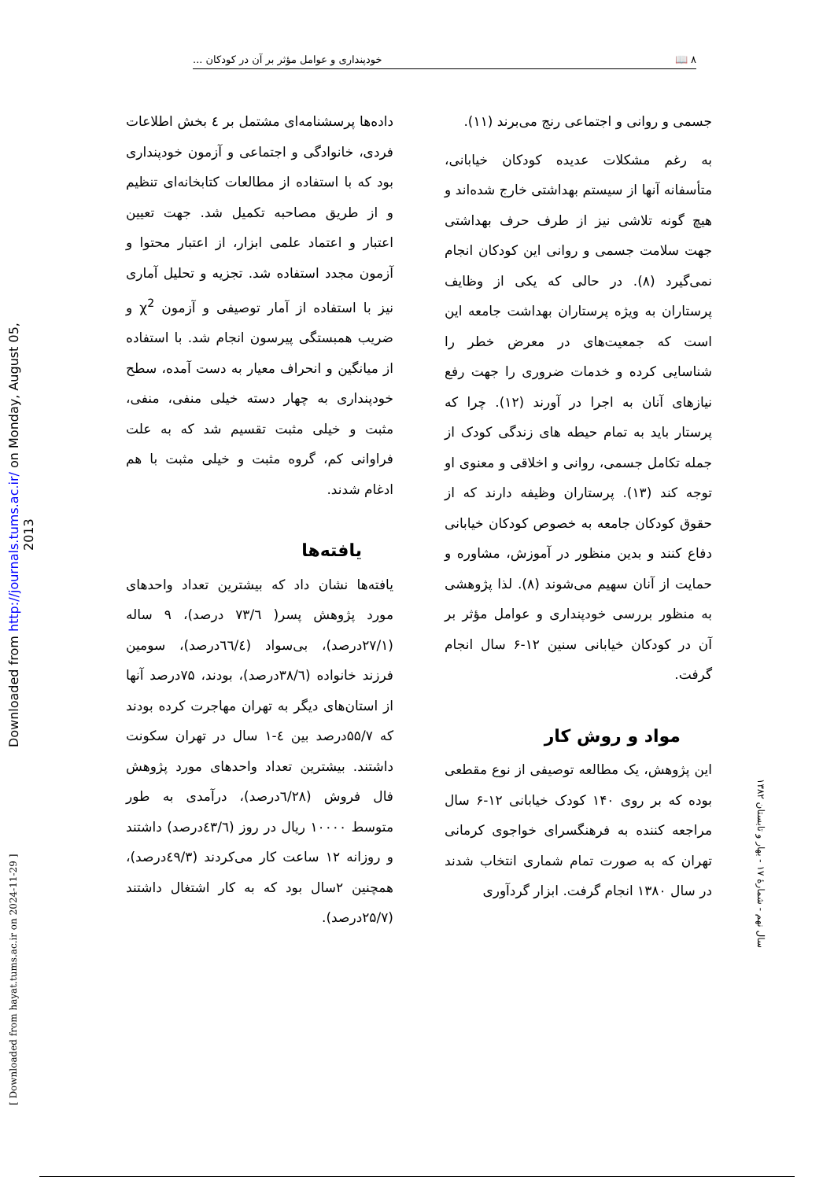۸ 📖 خودپنداری و عوامل مؤثر بر آن در کودکان ...
Downloaded from http://journals.tums.ac.ir/ on Monday, August 05, 2013
[ Downloaded from hayat.tums.ac.ir on 2024-11-29 ]
سال نهم - شمارهٔ ۱۷ - بهار و تابستان ۱۳۸۲
جسمی و روانی و اجتماعی رنج می‌برند (۱۱).
به رغم مشکلات عدیده کودکان خیابانی، متأسفانه آنها از سیستم بهداشتی خارج شده‌اند و هیچ گونه تلاشی نیز از طرف حرف بهداشتی جهت سلامت جسمی و روانی این کودکان انجام نمی‌گیرد (۸). در حالی که یکی از وظایف پرستاران به ویژه پرستاران بهداشت جامعه این است که جمعیت‌های در معرض خطر را شناسایی کرده و خدمات ضروری را جهت رفع نیازهای آنان به اجرا در آورند (۱۲). چرا که پرستار باید به تمام حیطه های زندگی کودک از جمله تکامل جسمی، روانی و اخلاقی و معنوی او توجه کند (۱۳). پرستاران وظیفه دارند که از حقوق کودکان جامعه به خصوص کودکان خیابانی دفاع کنند و بدین منظور در آموزش، مشاوره و حمایت از آنان سهیم می‌شوند (۸). لذا پژوهشی به منظور بررسی خودپنداری و عوامل مؤثر بر آن در کودکان خیابانی سنین ۱۲-۶ سال انجام گرفت.
مواد و روش کار
این پژوهش، یک مطالعه توصیفی از نوع مقطعی بوده که بر روی ۱۴۰ کودک خیابانی ۱۲-۶ سال مراجعه کننده به فرهنگسرای خواجوی کرمانی تهران که به صورت تمام شماری انتخاب شدند در سال ۱۳۸۰ انجام گرفت. ابزار گردآوری
داده‌ها پرسشنامه‌ای مشتمل بر ٤ بخش اطلاعات فردی، خانوادگی و اجتماعی و آزمون خودپنداری بود که با استفاده از مطالعات کتابخانه‌ای تنظیم و از طریق مصاحبه تکمیل شد. جهت تعیین اعتبار و اعتماد علمی ابزار، از اعتبار محتوا و آزمون مجدد استفاده شد. تجزیه و تحلیل آماری نیز با استفاده از آمار توصیفی و آزمون χ<sup>2</sup> و ضریب همبستگی پیرسون انجام شد. با استفاده از میانگین و انحراف معیار به دست آمده، سطح خودپنداری به چهار دسته خیلی منفی، منفی، مثبت و خیلی مثبت تقسیم شد که به علت فراوانی کم، گروه مثبت و خیلی مثبت با هم ادغام شدند.
یافته‌ها
یافته‌ها نشان داد که بیشترین تعداد واحدهای مورد پژوهش پسر( ۷۳/٦ درصد)، ۹ ساله (۲۷/۱درصد)، بی‌سواد (٦٦/٤درصد)، سومین فرزند خانواده (۳۸/٦درصد)، بودند، ۷۵درصد آنها از استان‌های دیگر به تهران مهاجرت کرده بودند که ۵۵/۷درصد بین ٤-۱ سال در تهران سکونت داشتند. بیشترین تعداد واحدهای مورد پژوهش فال فروش (٦/۲۸درصد)، درآمدی به طور متوسط ۱۰۰۰۰ ریال در روز (٤۳/٦درصد) داشتند و روزانه ۱۲ ساعت کار می‌کردند (٤۹/۳درصد)، همچنین ۲سال بود که به کار اشتغال داشتند (۲۵/۷درصد).